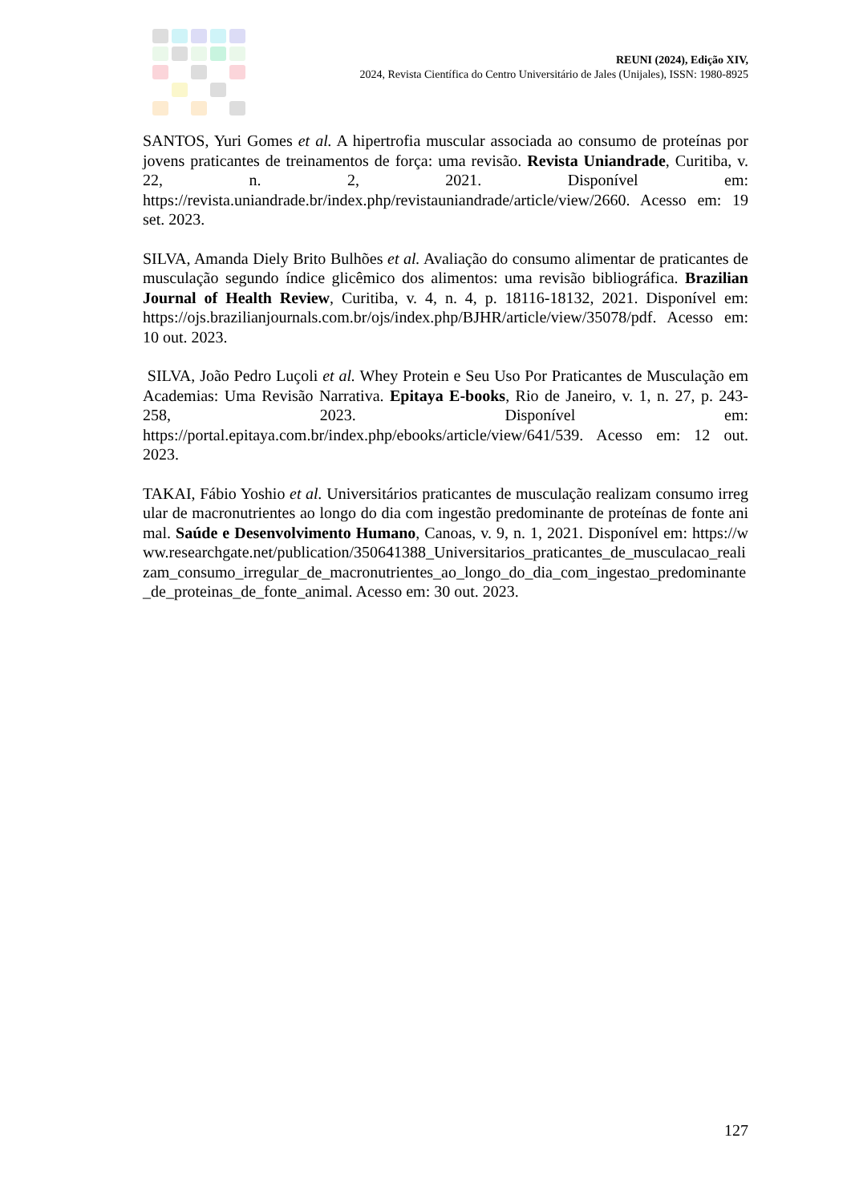REUNI (2024), Edição XIV,
2024, Revista Científica do Centro Universitário de Jales (Unijales), ISSN: 1980-8925
SANTOS, Yuri Gomes et al. A hipertrofia muscular associada ao consumo de proteínas por jovens praticantes de treinamentos de força: uma revisão. Revista Uniandrade, Curitiba, v. 22, n. 2, 2021. Disponível em: https://revista.uniandrade.br/index.php/revistauniandrade/article/view/2660. Acesso em: 19 set. 2023.
SILVA, Amanda Diely Brito Bulhões et al. Avaliação do consumo alimentar de praticantes de musculação segundo índice glicêmico dos alimentos: uma revisão bibliográfica. Brazilian Journal of Health Review, Curitiba, v. 4, n. 4, p. 18116-18132, 2021. Disponível em: https://ojs.brazilianjournals.com.br/ojs/index.php/BJHR/article/view/35078/pdf. Acesso em: 10 out. 2023.
SILVA, João Pedro Luçoli et al. Whey Protein e Seu Uso Por Praticantes de Musculação em Academias: Uma Revisão Narrativa. Epitaya E-books, Rio de Janeiro, v. 1, n. 27, p. 243-258, 2023. Disponível em: https://portal.epitaya.com.br/index.php/ebooks/article/view/641/539. Acesso em: 12 out. 2023.
TAKAI, Fábio Yoshio et al. Universitários praticantes de musculação realizam consumo irregular de macronutrientes ao longo do dia com ingestão predominante de proteínas de fonte animal. Saúde e Desenvolvimento Humano, Canoas, v. 9, n. 1, 2021. Disponível em: https://www.researchgate.net/publication/350641388_Universitarios_praticantes_de_musculacao_realizam_consumo_irregular_de_macronutrientes_ao_longo_do_dia_com_ingestao_predominante_de_proteinas_de_fonte_animal. Acesso em: 30 out. 2023.
127